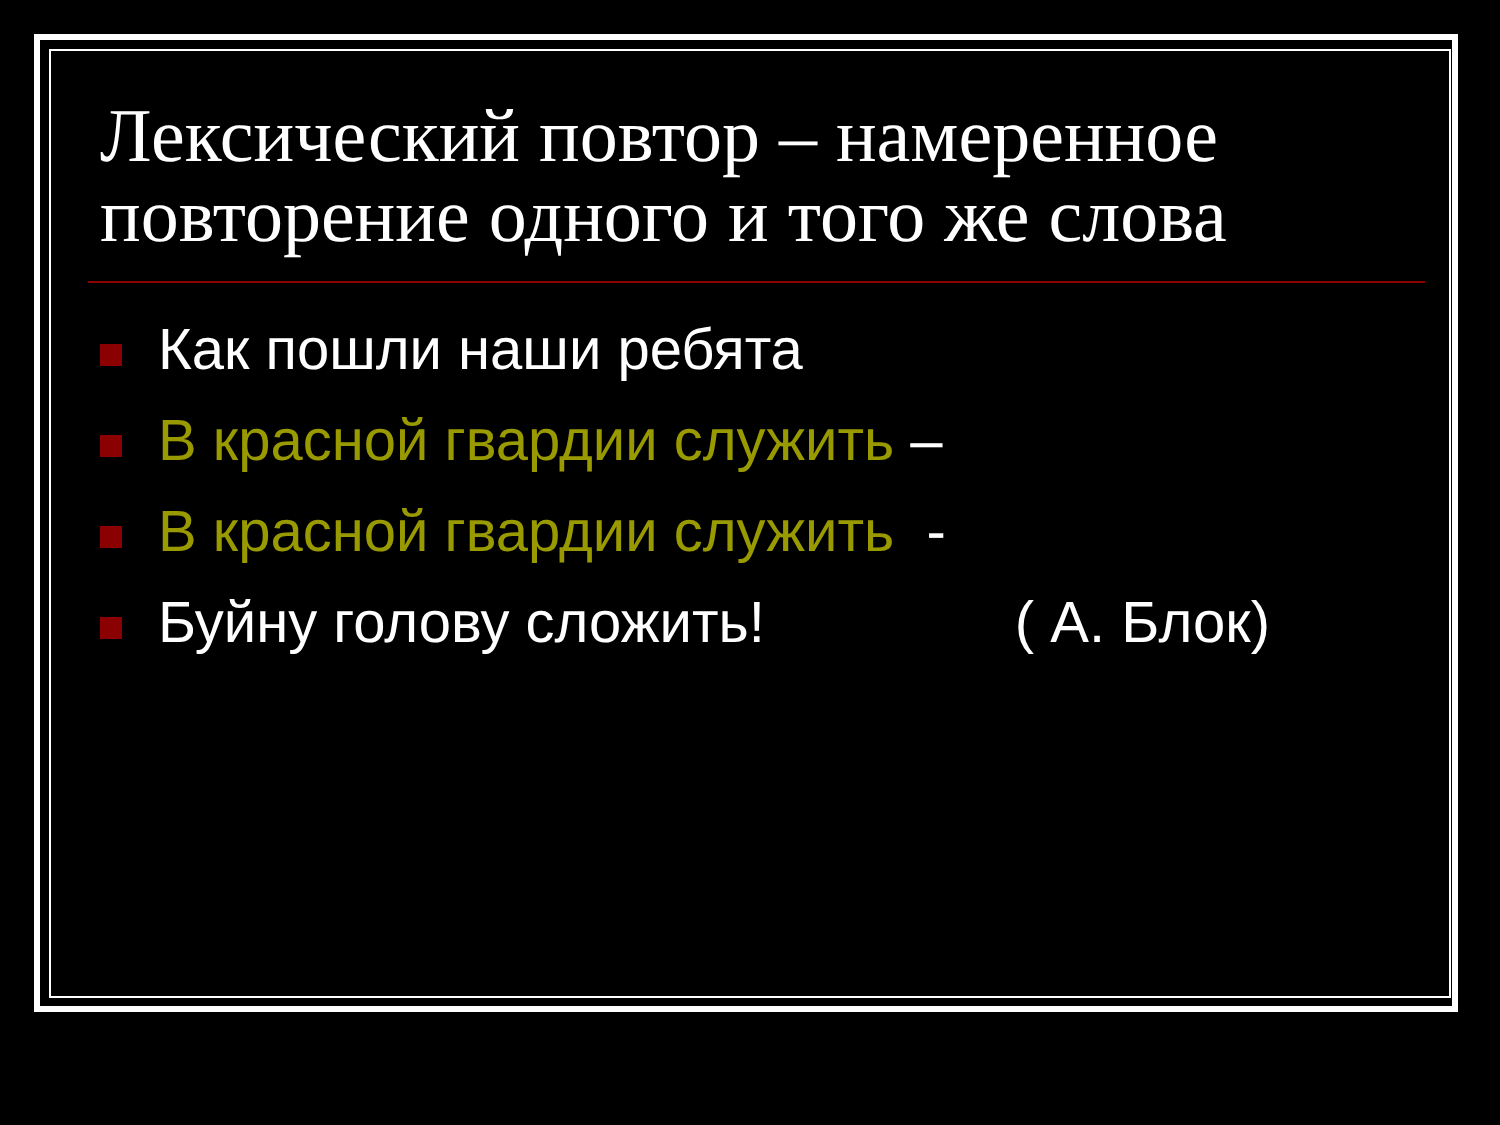Лексический повтор – намеренное повторение одного и того же слова
Как пошли наши ребята
В красной гвардии служить –
В красной гвардии служить -
Буйну голову сложить! ( А. Блок)